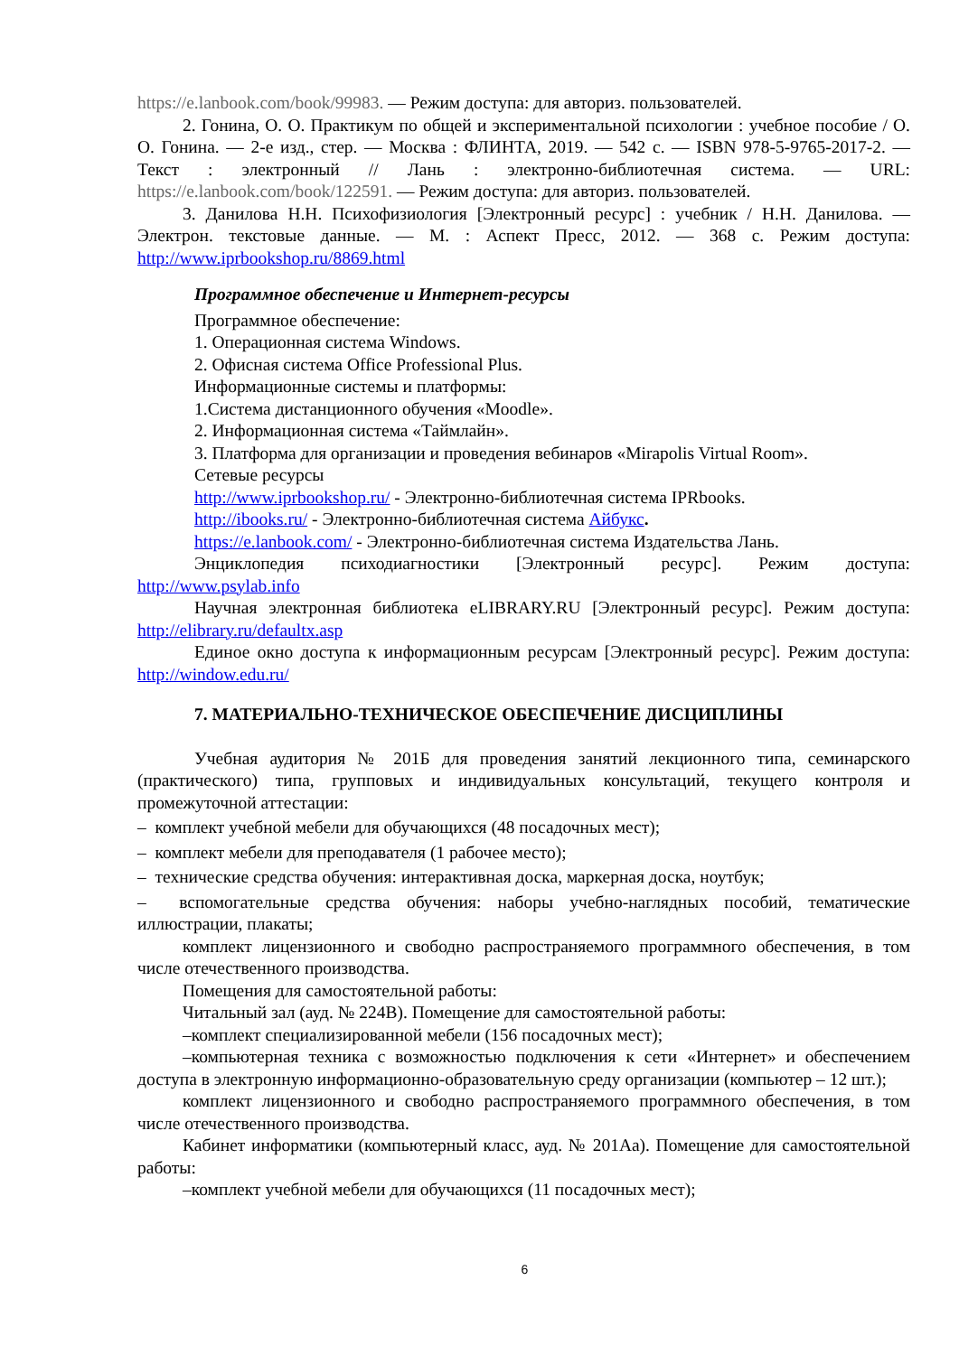https://e.lanbook.com/book/99983. — Режим доступа: для авториз. пользователей.
2. Гонина, О. О. Практикум по общей и экспериментальной психологии : учебное пособие / О. О. Гонина. — 2-е изд., стер. — Москва : ФЛИНТА, 2019. — 542 с. — ISBN 978-5-9765-2017-2. — Текст : электронный // Лань : электронно-библиотечная система. — URL: https://e.lanbook.com/book/122591. — Режим доступа: для авториз. пользователей.
3. Данилова Н.Н. Психофизиология [Электронный ресурс] : учебник / Н.Н. Данилова. — Электрон. текстовые данные. — М. : Аспект Пресс, 2012. — 368 с. Режим доступа: http://www.iprbookshop.ru/8869.html
Программное обеспечение и Интернет-ресурсы
Программное обеспечение:
1. Операционная система Windows.
2. Офисная система Office Professional Plus.
Информационные системы и платформы:
1.Система дистанционного обучения «Moodle».
2. Информационная система «Таймлайн».
3. Платформа для организации и проведения вебинаров «Mirapolis Virtual Room».
Сетевые ресурсы
http://www.iprbookshop.ru/ - Электронно-библиотечная система IPRbooks.
http://ibooks.ru/ - Электронно-библиотечная система Айбукс.
https://e.lanbook.com/ - Электронно-библиотечная система Издательства Лань.
Энциклопедия психодиагностики [Электронный ресурс]. Режим доступа: http://www.psylab.info
Научная электронная библиотека eLIBRARY.RU [Электронный ресурс]. Режим доступа: http://elibrary.ru/defaultx.asp
Единое окно доступа к информационным ресурсам [Электронный ресурс]. Режим доступа: http://window.edu.ru/
7. МАТЕРИАЛЬНО-ТЕХНИЧЕСКОЕ ОБЕСПЕЧЕНИЕ ДИСЦИПЛИНЫ
Учебная аудитория № 201Б для проведения занятий лекционного типа, семинарского (практического) типа, групповых и индивидуальных консультаций, текущего контроля и промежуточной аттестации:
– комплект учебной мебели для обучающихся (48 посадочных мест);
– комплект мебели для преподавателя (1 рабочее место);
– технические средства обучения: интерактивная доска, маркерная доска, ноутбук;
– вспомогательные средства обучения: наборы учебно-наглядных пособий, тематические иллюстрации, плакаты;
комплект лицензионного и свободно распространяемого программного обеспечения, в том числе отечественного производства.
Помещения для самостоятельной работы:
Читальный зал (ауд. № 224В). Помещение для самостоятельной работы:
–комплект специализированной мебели (156 посадочных мест);
–компьютерная техника с возможностью подключения к сети «Интернет» и обеспечением доступа в электронную информационно-образовательную среду организации (компьютер – 12 шт.);
комплект лицензионного и свободно распространяемого программного обеспечения, в том числе отечественного производства.
Кабинет информатики (компьютерный класс, ауд. № 201Аа). Помещение для самостоятельной работы:
–комплект учебной мебели для обучающихся (11 посадочных мест);
6